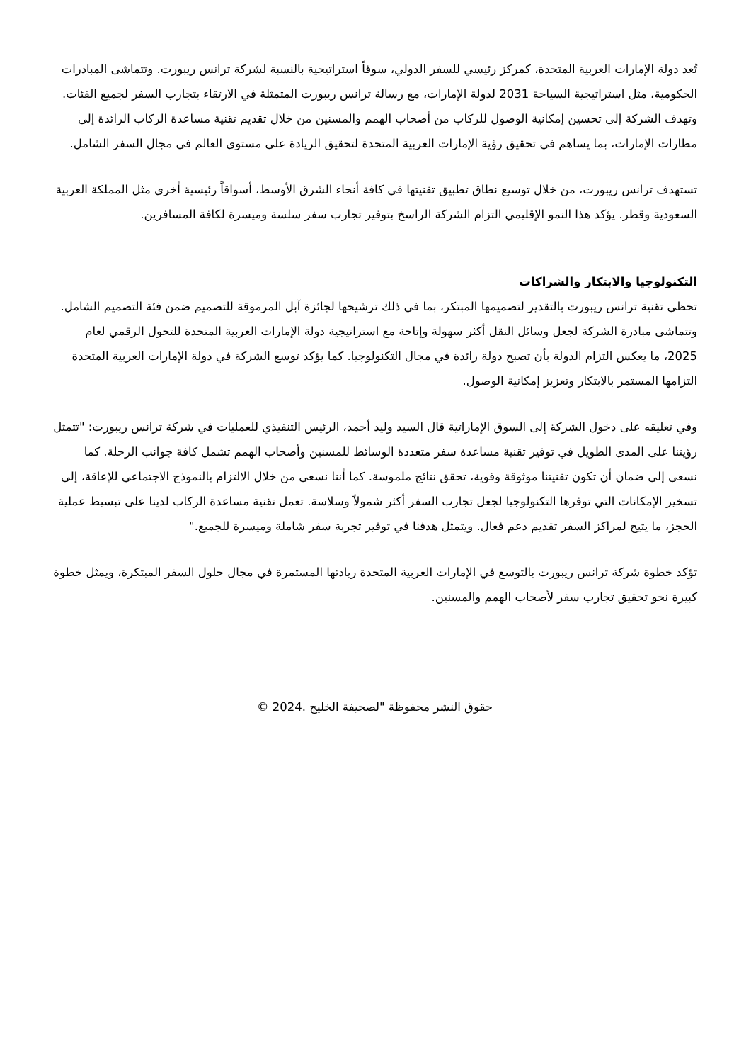تُعد دولة الإمارات العربية المتحدة، كمركز رئيسي للسفر الدولي، سوقاً استراتيجية بالنسبة لشركة ترانس ريبورت. وتتماشى المبادرات الحكومية، مثل استراتيجية السياحة 2031 لدولة الإمارات، مع رسالة ترانس ريبورت المتمثلة في الارتقاء بتجارب السفر لجميع الفئات. وتهدف الشركة إلى تحسين إمكانية الوصول للركاب من أصحاب الهمم والمسنين من خلال تقديم تقنية مساعدة الركاب الرائدة إلى مطارات الإمارات، بما يساهم في تحقيق رؤية الإمارات العربية المتحدة لتحقيق الريادة على مستوى العالم في مجال السفر الشامل.
تستهدف ترانس ريبورت، من خلال توسيع نطاق تطبيق تقنيتها في كافة أنحاء الشرق الأوسط، أسواقاً رئيسية أخرى مثل المملكة العربية السعودية وقطر. يؤكد هذا النمو الإقليمي التزام الشركة الراسخ بتوفير تجارب سفر سلسة وميسرة لكافة المسافرين.
التكنولوجيا والابتكار والشراكات
تحظى تقنية ترانس ريبورت بالتقدير لتصميمها المبتكر، بما في ذلك ترشيحها لجائزة آبل المرموقة للتصميم ضمن فئة التصميم الشامل. وتتماشى مبادرة الشركة لجعل وسائل النقل أكثر سهولة وإتاحة مع استراتيجية دولة الإمارات العربية المتحدة للتحول الرقمي لعام 2025، ما يعكس التزام الدولة بأن تصبح دولة رائدة في مجال التكنولوجيا. كما يؤكد توسع الشركة في دولة الإمارات العربية المتحدة التزامها المستمر بالابتكار وتعزيز إمكانية الوصول.
وفي تعليقه على دخول الشركة إلى السوق الإماراتية قال السيد وليد أحمد، الرئيس التنفيذي للعمليات في شركة ترانس ريبورت: "تتمثل رؤيتنا على المدى الطويل في توفير تقنية مساعدة سفر متعددة الوسائط للمسنين وأصحاب الهمم تشمل كافة جوانب الرحلة. كما نسعى إلى ضمان أن تكون تقنيتنا موثوقة وقوية، تحقق نتائج ملموسة. كما أننا نسعى من خلال الالتزام بالنموذج الاجتماعي للإعاقة، إلى تسخير الإمكانات التي توفرها التكنولوجيا لجعل تجارب السفر أكثر شمولاً وسلاسة. تعمل تقنية مساعدة الركاب لدينا على تبسيط عملية الحجز، ما يتيح لمراكز السفر تقديم دعم فعال. ويتمثل هدفنا في توفير تجربة سفر شاملة وميسرة للجميع."
تؤكد خطوة شركة ترانس ريبورت بالتوسع في الإمارات العربية المتحدة ريادتها المستمرة في مجال حلول السفر المبتكرة، ويمثل خطوة كبيرة نحو تحقيق تجارب سفر لأصحاب الهمم والمسنين.
حقوق النشر محفوظة "لصحيفة الخليج .2024 ©